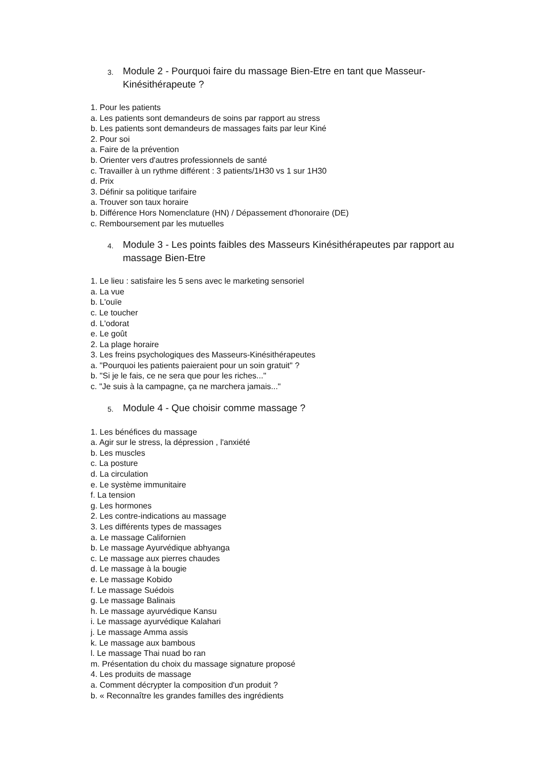3. Module 2 - Pourquoi faire du massage Bien-Etre en tant que Masseur-Kinésithérapeute ?
1. Pour les patients
a. Les patients sont demandeurs de soins par rapport au stress
b. Les patients sont demandeurs de massages faits par leur Kiné
2. Pour soi
a. Faire de la prévention
b. Orienter vers d'autres professionnels de santé
c. Travailler à un rythme différent : 3 patients/1H30 vs 1 sur 1H30
d. Prix
3. Définir sa politique tarifaire
a. Trouver son taux horaire
b. Différence Hors Nomenclature (HN) / Dépassement d'honoraire (DE)
c. Remboursement par les mutuelles
4. Module 3 - Les points faibles des Masseurs Kinésithérapeutes par rapport au massage Bien-Etre
1. Le lieu : satisfaire les 5 sens avec le marketing sensoriel
a. La vue
b. L'ouïe
c. Le toucher
d. L'odorat
e. Le goût
2. La plage horaire
3. Les freins psychologiques des Masseurs-Kinésithérapeutes
a. "Pourquoi les patients paieraient pour un soin gratuit" ?
b. "Si je le fais, ce ne sera que pour les riches..."
c. "Je suis à la campagne, ça ne marchera jamais..."
5. Module 4 - Que choisir comme massage ?
1. Les bénéfices du massage
a. Agir sur le stress, la dépression , l'anxiété
b. Les muscles
c. La posture
d. La circulation
e. Le système immunitaire
f. La tension
g. Les hormones
2. Les contre-indications au massage
3. Les différents types de massages
a. Le massage Californien
b. Le massage Ayurvédique abhyanga
c. Le massage aux pierres chaudes
d. Le massage à la bougie
e. Le massage Kobido
f. Le massage Suédois
g. Le massage Balinais
h. Le massage ayurvédique Kansu
i. Le massage ayurvédique Kalahari
j. Le massage Amma assis
k. Le massage aux bambous
l. Le massage Thai nuad bo ran
m. Présentation du choix du massage signature proposé
4. Les produits de massage
a. Comment décrypter la composition d'un produit ?
b. « Reconnaître les grandes familles des ingrédients